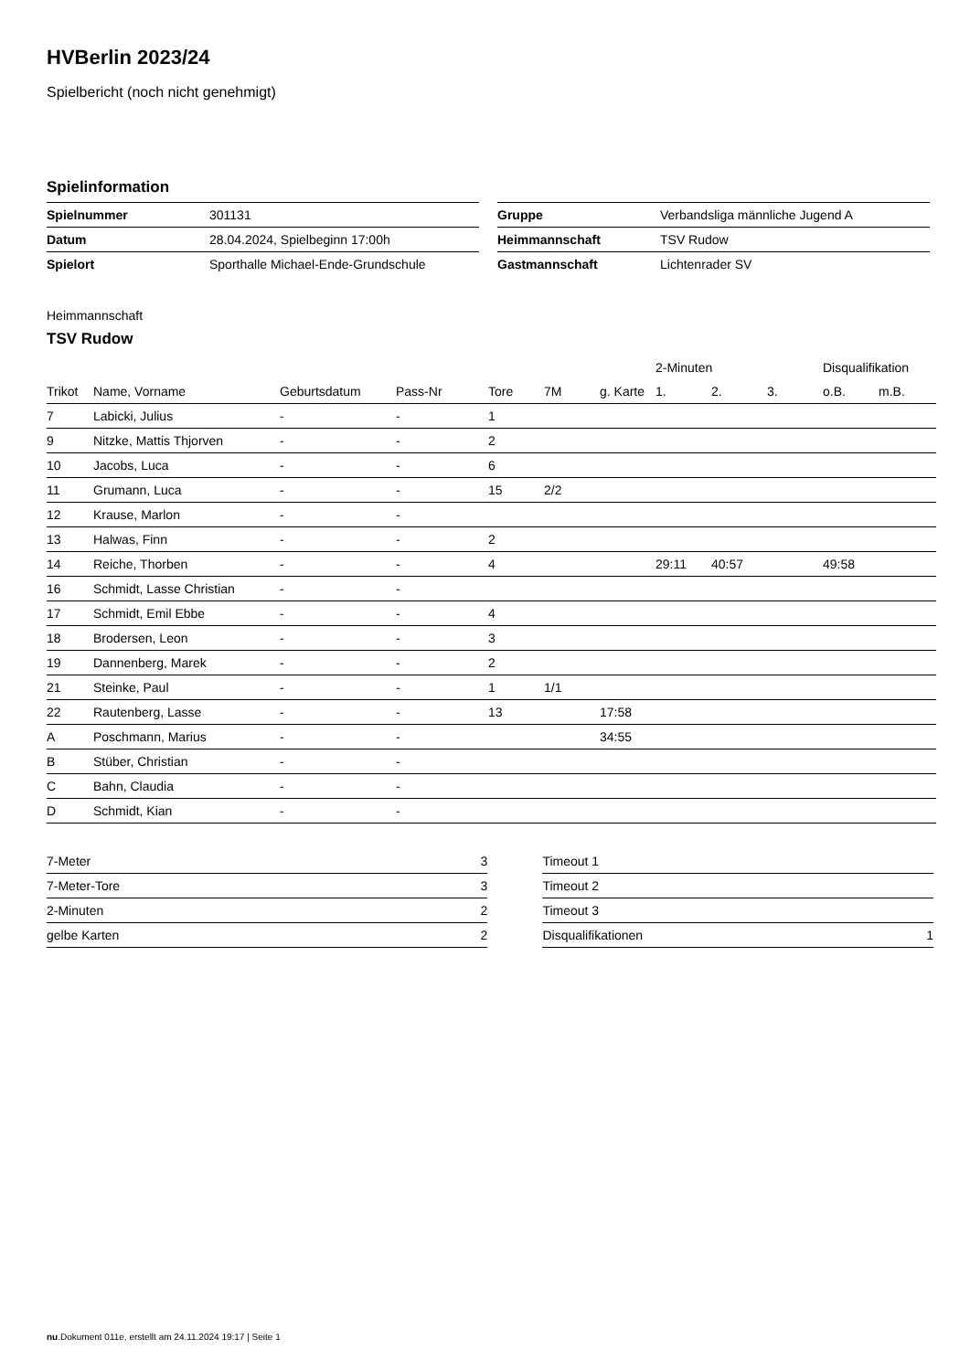HVBerlin 2023/24
Spielbericht (noch nicht genehmigt)
Spielinformation
| Spielnummer | 301131 |
| Datum | 28.04.2024, Spielbeginn 17:00h |
| Spielort | Sporthalle Michael-Ende-Grundschule |
| Gruppe | Verbandsliga männliche Jugend A |
| Heimmannschaft | TSV Rudow |
| Gastmannschaft | Lichtenrader SV |
Heimmannschaft
TSV Rudow
| | | | | | | | 2-Minuten | | | Disqualifikation | |
| --- | --- | --- | --- | --- | --- | --- | --- | --- | --- | --- | --- |
| Trikot | Name, Vorname | Geburtsdatum | Pass-Nr | Tore | 7M | g. Karte | 1. | 2. | 3. | o.B. | m.B. |
| 7 | Labicki, Julius | - | - | 1 | | | | | | | |
| 9 | Nitzke, Mattis Thjorven | - | - | 2 | | | | | | | |
| 10 | Jacobs, Luca | - | - | 6 | | | | | | | |
| 11 | Grumann, Luca | - | - | 15 | 2/2 | | | | | | |
| 12 | Krause, Marlon | - | - | | | | | | | | |
| 13 | Halwas, Finn | - | - | 2 | | | | | | | |
| 14 | Reiche, Thorben | - | - | 4 | | | 29:11 | 40:57 | | 49:58 | |
| 16 | Schmidt, Lasse Christian | - | - | | | | | | | | |
| 17 | Schmidt, Emil Ebbe | - | - | 4 | | | | | | | |
| 18 | Brodersen, Leon | - | - | 3 | | | | | | | |
| 19 | Dannenberg, Marek | - | - | 2 | | | | | | | |
| 21 | Steinke, Paul | - | - | 1 | 1/1 | | | | | | |
| 22 | Rautenberg, Lasse | - | - | 13 | | 17:58 | | | | | |
| A | Poschmann, Marius | - | - | | | 34:55 | | | | | |
| B | Stüber, Christian | - | - | | | | | | | | |
| C | Bahn, Claudia | - | - | | | | | | | | |
| D | Schmidt, Kian | - | - | | | | | | | | |
| 7-Meter | 3 |
| 7-Meter-Tore | 3 |
| 2-Minuten | 2 |
| gelbe Karten | 2 |
| Timeout 1 | |
| Timeout 2 | |
| Timeout 3 | |
| Disqualifikationen | 1 |
nu.Dokument 011e, erstellt am 24.11.2024 19:17 | Seite 1